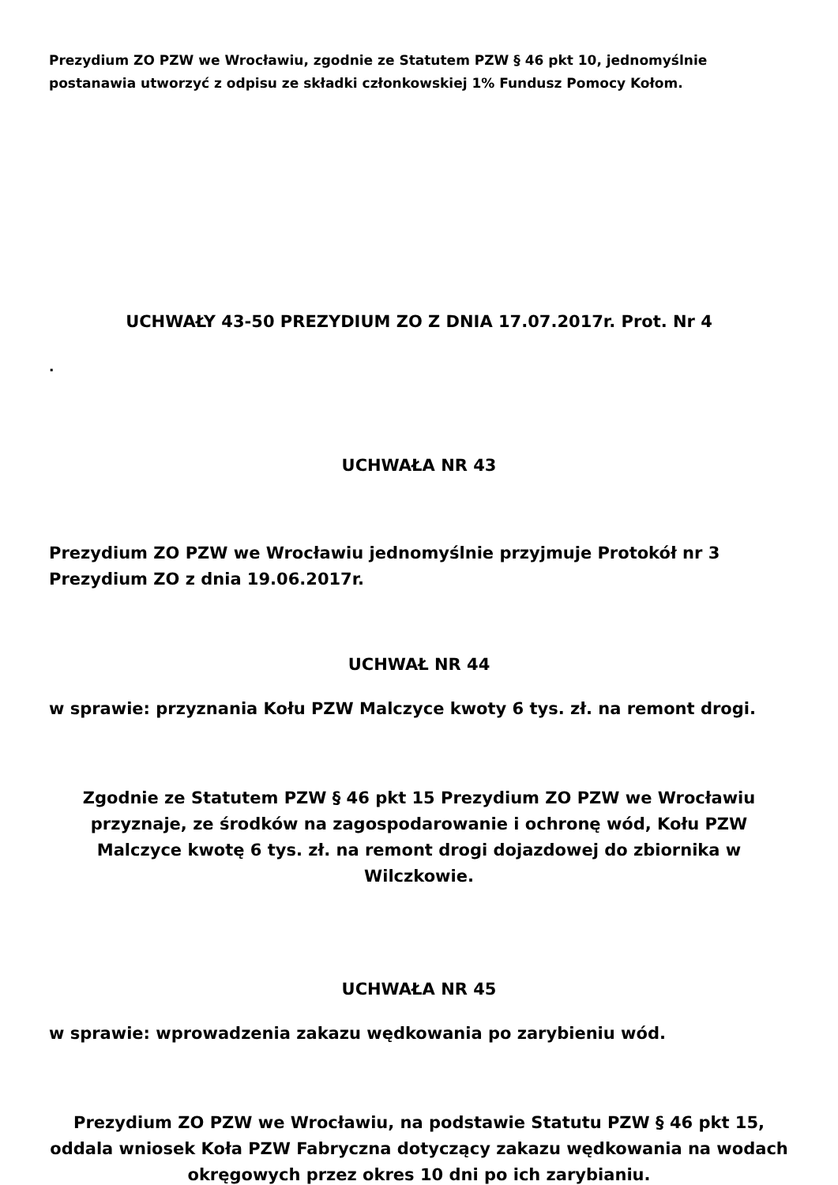Prezydium ZO PZW we Wrocławiu, zgodnie ze Statutem PZW § 46 pkt 10, jednomyślnie postanawia utworzyć z odpisu ze składki członkowskiej 1% Fundusz Pomocy Kołom.
UCHWAŁY 43-50 PREZYDIUM ZO Z DNIA 17.07.2017r. Prot. Nr 4
.
UCHWAŁA NR 43
Prezydium ZO PZW we Wrocławiu jednomyślnie przyjmuje Protokół nr 3 Prezydium ZO z dnia 19.06.2017r.
UCHWAŁ NR 44
w sprawie: przyznania Kołu PZW Malczyce kwoty 6 tys. zł. na remont drogi.
Zgodnie ze Statutem PZW § 46 pkt 15 Prezydium ZO PZW we Wrocławiu przyznaje, ze środków na zagospodarowanie i ochronę wód, Kołu PZW Malczyce kwotę 6 tys. zł. na remont drogi dojazdowej do zbiornika w Wilczkowie.
UCHWAŁA NR 45
w sprawie: wprowadzenia zakazu wędkowania po zarybieniu wód.
Prezydium ZO PZW we Wrocławiu, na podstawie Statutu PZW § 46 pkt 15, oddala wniosek Koła PZW Fabryczna dotyczący zakazu wędkowania na wodach okręgowych przez okres 10 dni po ich zarybianiu.